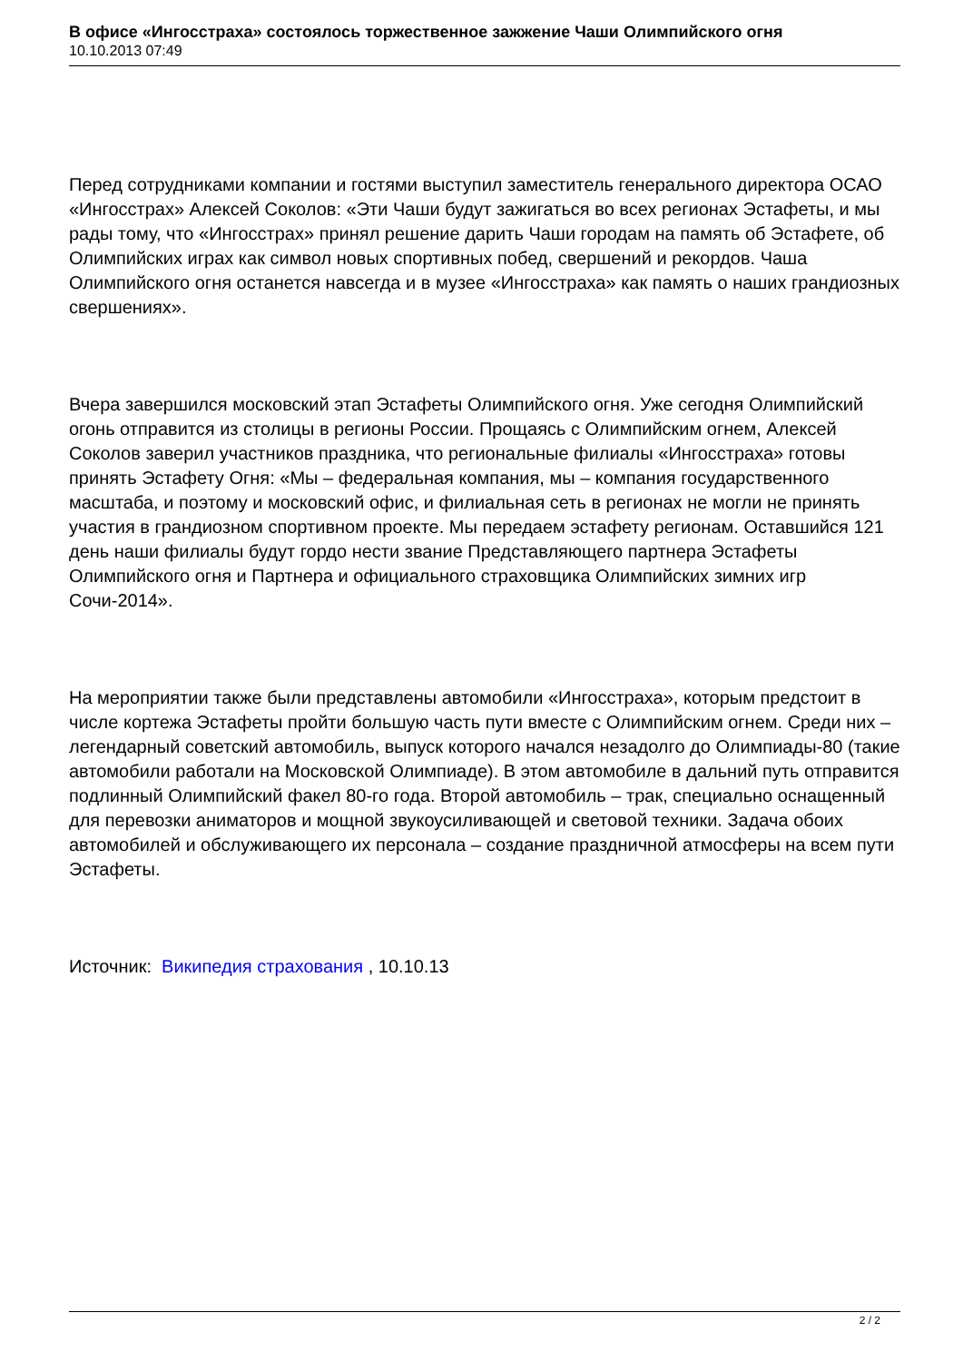В офисе «Ингосстраха» состоялось торжественное зажжение Чаши Олимпийского огня
10.10.2013 07:49
Перед сотрудниками компании и гостями выступил заместитель генерального директора ОСАО «Ингосстрах» Алексей Соколов: «Эти Чаши будут зажигаться во всех регионах Эстафеты, и мы рады тому, что «Ингосстрах» принял решение дарить Чаши городам на память об Эстафете, об Олимпийских играх как символ новых спортивных побед, свершений и рекордов. Чаша Олимпийского огня останется навсегда и в музее «Ингосстраха» как память о наших грандиозных свершениях».
Вчера завершился московский этап Эстафеты Олимпийского огня. Уже сегодня Олимпийский огонь отправится из столицы в регионы России. Прощаясь с Олимпийским огнем, Алексей Соколов заверил участников праздника, что региональные филиалы «Ингосстраха» готовы принять Эстафету Огня: «Мы – федеральная компания, мы – компания государственного масштаба, и поэтому и московский офис, и филиальная сеть в регионах не могли не принять участия в грандиозном спортивном проекте. Мы передаем эстафету регионам. Оставшийся 121 день наши филиалы будут гордо нести звание Представляющего партнера Эстафеты Олимпийского огня и Партнера и официального страховщика Олимпийских зимних игр Сочи-2014».
На мероприятии также были представлены автомобили «Ингосстраха», которым предстоит в числе кортежа Эстафеты пройти большую часть пути вместе с Олимпийским огнем. Среди них – легендарный советский автомобиль, выпуск которого начался незадолго до Олимпиады-80 (такие автомобили работали на Московской Олимпиаде). В этом автомобиле в дальний путь отправится подлинный Олимпийский факел 80-го года. Второй автомобиль – трак, специально оснащенный для перевозки аниматоров и мощной звукоусиливающей и световой техники. Задача обоих автомобилей и обслуживающего их персонала – создание праздничной атмосферы на всем пути Эстафеты.
Источник: Википедия страхования , 10.10.13
2 / 2